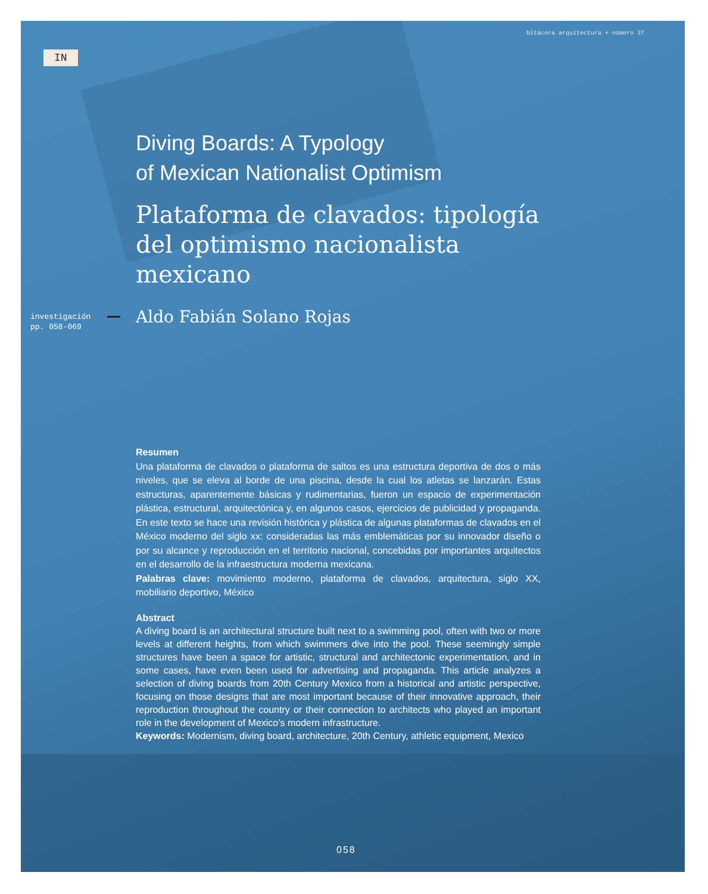bitácora arquitectura + número 37
IN
Diving Boards: A Typology
of Mexican Nationalist Optimism
Plataforma de clavados: tipología
del optimismo nacionalista mexicano
investigación
pp. 058-069
Aldo Fabián Solano Rojas
Resumen
Una plataforma de clavados o plataforma de saltos es una estructura deportiva de dos o más niveles, que se eleva al borde de una piscina, desde la cual los atletas se lanzarán. Estas estructuras, aparentemente básicas y rudimentarias, fueron un espacio de experimentación plástica, estructural, arquitectónica y, en algunos casos, ejercicios de publicidad y propaganda. En este texto se hace una revisión histórica y plástica de algunas plataformas de clavados en el México moderno del siglo xx: consideradas las más emblemáticas por su innovador diseño o por su alcance y reproducción en el territorio nacional, concebidas por importantes arquitectos en el desarrollo de la infraestructura moderna mexicana.
Palabras clave: movimiento moderno, plataforma de clavados, arquitectura, siglo XX, mobiliario deportivo, México
Abstract
A diving board is an architectural structure built next to a swimming pool, often with two or more levels at different heights, from which swimmers dive into the pool. These seemingly simple structures have been a space for artistic, structural and architectonic experimentation, and in some cases, have even been used for advertising and propaganda. This article analyzes a selection of diving boards from 20th Century Mexico from a historical and artistic perspective, focusing on those designs that are most important because of their innovative approach, their reproduction throughout the country or their connection to architects who played an important role in the development of Mexico’s modern infrastructure.
Keywords: Modernism, diving board, architecture, 20th Century, athletic equipment, Mexico
058